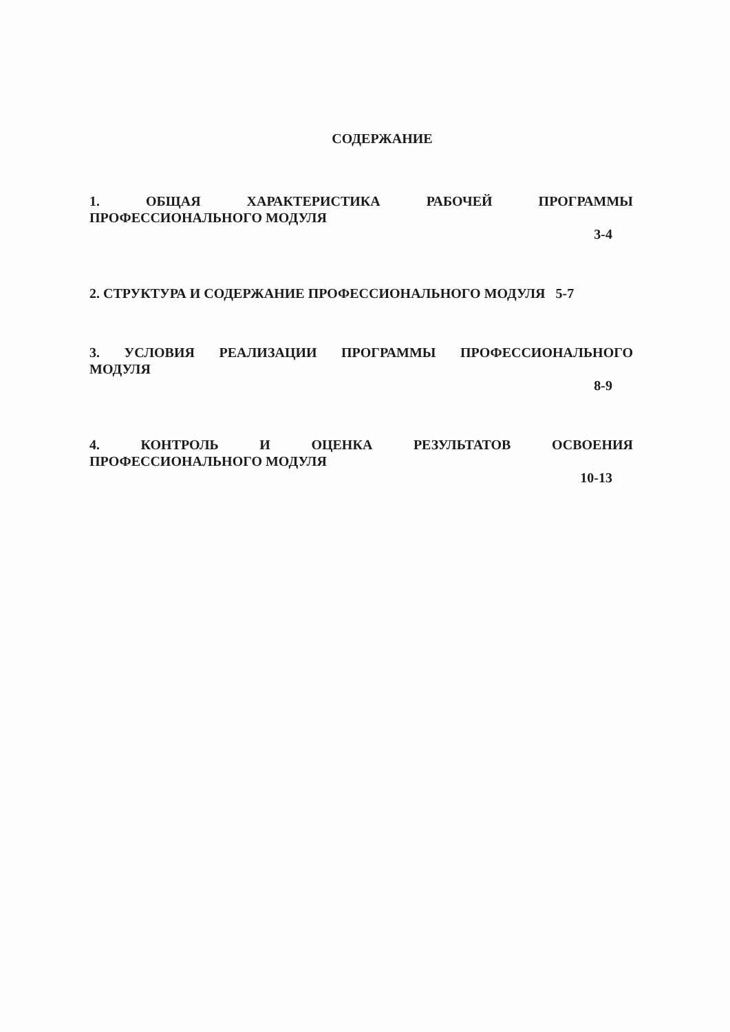СОДЕРЖАНИЕ
1. ОБЩАЯ ХАРАКТЕРИСТИКА РАБОЧЕЙ ПРОГРАММЫ
ПРОФЕССИОНАЛЬНОГО МОДУЛЯ
3-4
2. СТРУКТУРА И СОДЕРЖАНИЕ ПРОФЕССИОНАЛЬНОГО МОДУЛЯ 5-7
3. УСЛОВИЯ РЕАЛИЗАЦИИ ПРОГРАММЫ ПРОФЕССИОНАЛЬНОГО
МОДУЛЯ
8-9
4. КОНТРОЛЬ И ОЦЕНКА РЕЗУЛЬТАТОВ ОСВОЕНИЯ
ПРОФЕССИОНАЛЬНОГО МОДУЛЯ
10-13